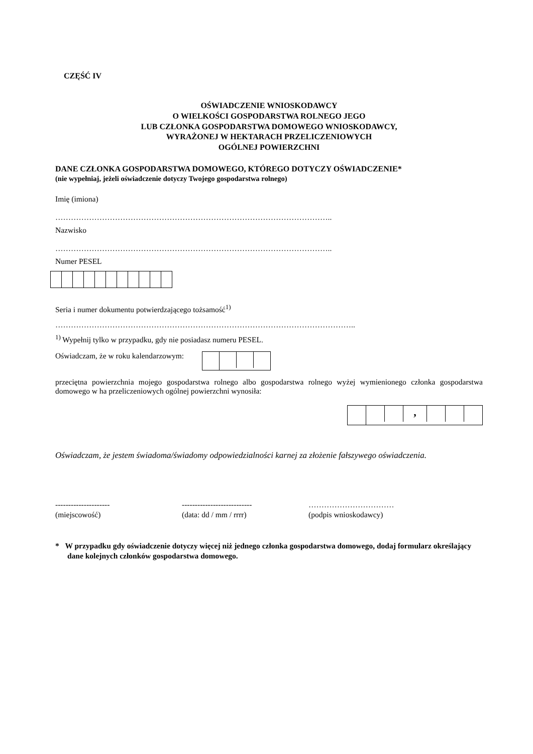CZĘŚĆ IV
OŚWIADCZENIE WNIOSKODAWCY
O WIELKOŚCI GOSPODARSTWA ROLNEGO JEGO
LUB CZŁONKA GOSPODARSTWA DOMOWEGO WNIOSKODAWCY,
WYRAŻONEJ W HEKTARACH PRZELICZENIOWYCH
OGÓLNEJ POWIERZCHNI
DANE CZŁONKA GOSPODARSTWA DOMOWEGO, KTÓREGO DOTYCZY OŚWIADCZENIE*
(nie wypełniaj, jeżeli oświadczenie dotyczy Twojego gospodarstwa rolnego)
Imię (imiona)
……………………………………………………………………………………………..
Nazwisko
……………………………………………………………………………………………..
Numer PESEL
Seria i numer dokumentu potwierdzającego tożsamość<sup>1)</sup>
……………………………………………………………………………………………………..
<sup>1)</sup> Wypełnij tylko w przypadku, gdy nie posiadasz numeru PESEL.
Oświadczam, że w roku kalendarzowym:
przeciętna powierzchnia mojego gospodarstwa rolnego albo gospodarstwa rolnego wyżej wymienionego członka gospodarstwa domowego w ha przeliczeniowych ogólnej powierzchni wynosiła:
,
Oświadczam, że jestem świadoma/świadomy odpowiedzialności karnej za złożenie fałszywego oświadczenia.
---------------------
(miejscowość)
---------------------------
(data: dd / mm / rrrr)
……………………………
(podpis wnioskodawcy)
* W przypadku gdy oświadczenie dotyczy więcej niż jednego członka gospodarstwa domowego, dodaj formularz określający dane kolejnych członków gospodarstwa domowego.